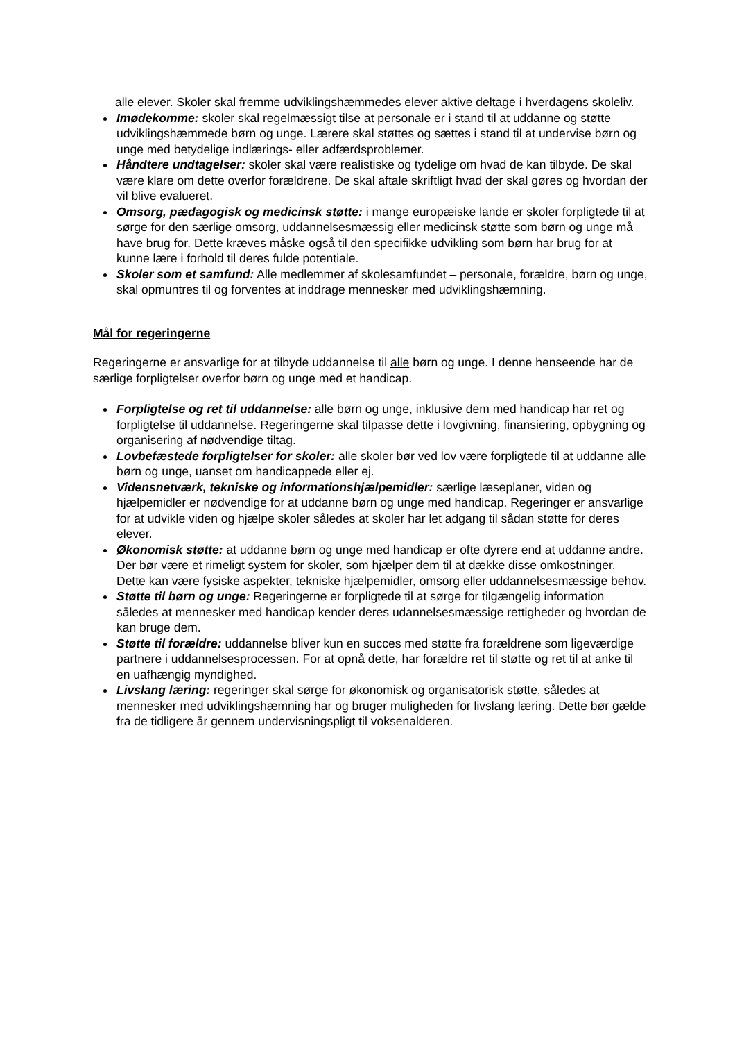alle elever. Skoler skal fremme udviklingshæmmedes elever aktive deltage i hverdagens skoleliv.
Imødekomme: skoler skal regelmæssigt tilse at personale er i stand til at uddanne og støtte udviklingshæmmede børn og unge. Lærere skal støttes og sættes i stand til at undervise børn og unge med betydelige indlærings- eller adfærdsproblemer.
Håndtere undtagelser: skoler skal være realistiske og tydelige om hvad de kan tilbyde. De skal være klare om dette overfor forældrene. De skal aftale skriftligt hvad der skal gøres og hvordan der vil blive evalueret.
Omsorg, pædagogisk og medicinsk støtte: i mange europæiske lande er skoler forpligtede til at sørge for den særlige omsorg, uddannelsesmæssig eller medicinsk støtte som børn og unge må have brug for. Dette kræves måske også til den specifikke udvikling som børn har brug for at kunne lære i forhold til deres fulde potentiale.
Skoler som et samfund: Alle medlemmer af skolesamfundet – personale, forældre, børn og unge, skal opmuntres til og forventes at inddrage mennesker med udviklingshæmning.
Mål for regeringerne
Regeringerne er ansvarlige for at tilbyde uddannelse til alle børn og unge. I denne henseende har de særlige forpligtelser overfor børn og unge med et handicap.
Forpligtelse og ret til uddannelse: alle børn og unge, inklusive dem med handicap har ret og forpligtelse til uddannelse. Regeringerne skal tilpasse dette i lovgivning, finansiering, opbygning og organisering af nødvendige tiltag.
Lovbefæstede forpligtelser for skoler: alle skoler bør ved lov være forpligtede til at uddanne alle børn og unge, uanset om handicappede eller ej.
Vidensnetværk, tekniske og informationshjælpemidler: særlige læseplaner, viden og hjælpemidler er nødvendige for at uddanne børn og unge med handicap. Regeringer er ansvarlige for at udvikle viden og hjælpe skoler således at skoler har let adgang til sådan støtte for deres elever.
Økonomisk støtte: at uddanne børn og unge med handicap er ofte dyrere end at uddanne andre. Der bør være et rimeligt system for skoler, som hjælper dem til at dække disse omkostninger. Dette kan være fysiske aspekter, tekniske hjælpemidler, omsorg eller uddannelsesmæssige behov.
Støtte til børn og unge: Regeringerne er forpligtede til at sørge for tilgængelig information således at mennesker med handicap kender deres udannelsesmæssige rettigheder og hvordan de kan bruge dem.
Støtte til forældre: uddannelse bliver kun en succes med støtte fra forældrene som ligeværdige partnere i uddannelsesprocessen. For at opnå dette, har forældre ret til støtte og ret til at anke til en uafhængig myndighed.
Livslang læring: regeringer skal sørge for økonomisk og organisatorisk støtte, således at mennesker med udviklingshæmning har og bruger muligheden for livslang læring. Dette bør gælde fra de tidligere år gennem undervisningspligt til voksenalderen.